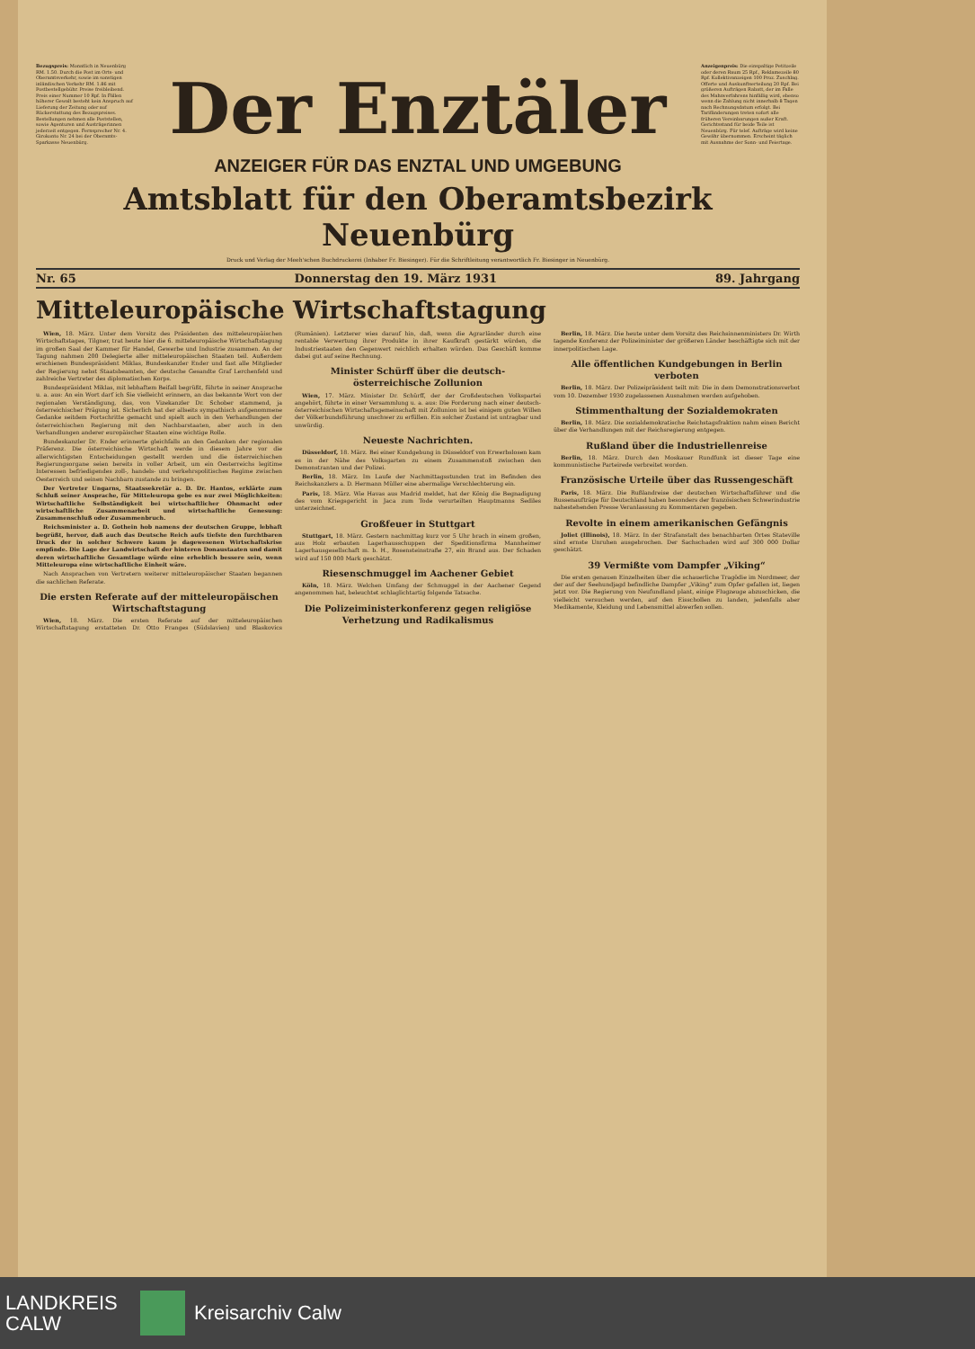Bezugspreis: Monatlich in Neuenbürg RM. 1.50. Durch die Post im Orts- und Oberamtsverkehr, sowie im sonstigen inländischen Verkehr RM. 1.86 mit Postbestellgebühr. Preise freibleibend. Preis einer Nummer 10 Rpf. In Fällen höherer Gewalt besteht kein Anspruch auf Lieferung der Zeitung oder auf Rückerstattung des Bezugspreises. Bestellungen nehmen alle Poststellen, sowie Agenturen und Austrägerinnen jederzeit entgegen. Fernsprecher Nr. 4. Girokonto Nr. 24 bei der Oberamts-Sparkasse Neuenbürg.
Der Enztäler
ANZEIGER FÜR DAS ENZTAL UND UMGEBUNG
Anzeigenpreis: Die einspaltige Petitzeile oder deren Raum 25 Rpf., Reklamezeile 80 Rpf. Kollektivanzeigen 100 Proz. Zuschlag. Offerte und Auskunftserteilung 20 Rpf. Bei größeren Aufträgen Rabatt, der im Falle des Mahnverfahrens hinfällig wird, ebenso wenn die Zahlung nicht innerhalb 8 Tagen nach Rechnungsdatum erfolgt. Bei Tarifänderungen treten sofort alle früheren Vereinbarungen außer Kraft. Gerichtsstand für beide Teile ist Neuenbürg. Für telef. Aufträge wird keine Gewähr übernommen. Erscheint täglich mit Ausnahme der Sonn- und Feiertage.
Amtsblatt für den Oberamtsbezirk Neuenbürg
Druck und Verlag der Meeh'schen Buchdruckerei (Inhaber Fr. Biesinger). Für die Schriftleitung verantwortlich Fr. Biesinger in Neuenbürg.
Nr. 65 Donnerstag den 19. März 1931 89. Jahrgang
Mitteleuropäische Wirtschaftstagung
Wien, 18. März. Unter dem Vorsitz des Präsidenten des mitteleuropäischen Wirtschaftstages, Tilgner, trat heute hier die 6. mitteleuropäische Wirtschaftstagung im großen Saal der Kammer für Handel, Gewerbe und Industrie zusammen. An der Tagung nahmen 200 Delegierte aller mitteleuropäischen Staaten teil. Außerdem erschienen Bundespräsident Miklas, Bundeskanzler Ender und fast alle Mitglieder der Regierung nebst Staatsbeamten, der deutsche Gesandte Graf Lerchenfeld und zahlreiche Vertreter des diplomatischen Korps.
Bundespräsident Miklas, mit lebhaftem Beifall begrüßt, führte in seiner Ansprache u. a. aus: An ein Wort darf ich Sie vielleicht erinnern, an das bekannte Wort von der regionalen Verständigung, das, von Vizekanzler Dr. Schober stammend, ja österreichischer Prägung ist. Sicherlich hat der allseits sympathisch aufgenommene Gedanke seitdem Fortschritte gemacht und spielt auch in den Verhandlungen der österreichischen Regierung mit den Nachbarstaaten, aber auch in den Verhandlungen anderer europäischer Staaten eine wichtige Rolle.
Bundeskanzler Dr. Ender erinnerte gleichfalls an den Gedanken der regionalen Präferenz. Die österreichische Wirtschaft werde in diesem Jahre vor die allerwichtigsten Entscheidungen gestellt werden und die österreichischen Regierungsorgane seien bereits in voller Arbeit, um ein Oesterreichs legitime Interessen befriedigendes zoll-, handels- und verkehrspolitisches Regime zwischen Oesterreich und seinen Nachbarn zustande zu bringen.
Der Vertreter Ungarns, Staatssekretär a. D. Dr. Hantos, erklärte zum Schluß seiner Ansprache, für Mitteleuropa gebe es nur zwei Möglichkeiten: Wirtschaftliche Selbständigkeit bei wirtschaftlicher Ohnmacht oder wirtschaftliche Zusammenarbeit und wirtschaftliche Genesung: Zusammenschluß oder Zusammenbruch.
Reichsminister a. D. Gothein hob namens der deutschen Gruppe, lebhaft begrüßt, hervor, daß auch das Deutsche Reich aufs tiefste den furchtbaren Druck der in solcher Schwere kaum je dagewesenen Wirtschaftskrise empfinde. Die Lage der Landwirtschaft der hinteren Donaustaaten und damit deren wirtschaftliche Gesamtlage würde eine erheblich bessere sein, wenn Mitteleuropa eine wirtschaftliche Einheit wäre.
Nach Ansprachen von Vertretern weiterer mitteleuropäischer Staaten begannen die sachlichen Referate.
Die ersten Referate auf der mitteleuropäischen Wirtschaftstagung
Wien, 18. März. Die ersten Referate auf der mitteleuropäischen Wirtschaftstagung erstatteten Dr. Otto Franges (Südslavien) und Blaskovics (Rumänien). Letzterer wies darauf hin, daß, wenn die Agrarländer durch eine rentable Verwertung ihrer Produkte in ihrer Kaufkraft gestärkt würden, die Industriestaaten den Gegenwert reichlich erhalten würden. Das Geschäft komme dabei gut auf seine Rechnung.
Minister Schürff über die deutsch-österreichische Zollunion
Wien, 17. März. Minister Dr. Schürff, der der Großdeutschen Volkspartei angehört, führte in einer Versammlung u. a. aus: Die Forderung nach einer deutsch-österreichischen Wirtschaftsgemeinschaft mit Zollunion ist bei einigem guten Willen der Völkerbundsführung unschwer zu erfüllen. Ein solcher Zustand ist untragbar und unwürdig.
Neueste Nachrichten.
Düsseldorf, 18. März. Bei einer Kundgebung in Düsseldorf von Erwerbslosen kam es in der Nähe des Volksgarten zu einem Zusammenstoß zwischen den Demonstranten und der Polizei.
Berlin, 18. März. Im Laufe der Nachmittagsstunden trat im Befinden des Reichskanzlers a. D. Hermann Müller eine abermalige Verschlechterung ein.
Paris, 18. März. Wie Havas aus Madrid meldet, hat der König die Begnadigung des vom Kriegsgericht in Jaca zum Tode verurteilten Hauptmanns Sediles unterzeichnet.
Großfeuer in Stuttgart
Stuttgart, 18. März. Gestern nachmittag kurz vor 5 Uhr brach in einem großen, aus Holz erbauten Lagerhausschuppen der Speditionsfirma Mannheimer Lagerhausgesellschaft m. b. H., Rosensteinstraße 27, ein Brand aus. Der Schaden wird auf 150 000 Mark geschätzt.
Riesenschmuggel im Aachener Gebiet
Köln, 18. März. Welchen Umfang der Schmuggel in der Aachener Gegend angenommen hat, beleuchtet schlaglichtartig folgende Tatsache.
Die Polizeiministerkonferenz gegen religiöse Verhetzung und Radikalismus
Berlin, 18. März. Die heute unter dem Vorsitz des Reichsinnenministers Dr. Wirth tagende Konferenz der Polizeiminister der größeren Länder beschäftigte sich mit der innerpolitischen Lage.
Alle öffentlichen Kundgebungen in Berlin verboten
Berlin, 18. März. Der Polizeipräsident teilt mit: Die in dem Demonstrationsverbot vom 10. Dezember 1930 zugelassenen Ausnahmen werden aufgehoben.
Stimmenthaltung der Sozialdemokraten
Berlin, 18. März. Die sozialdemokratische Reichstagsfraktion nahm einen Bericht über die Verhandlungen mit der Reichsregierung entgegen.
Rußland über die Industriellenreise
Berlin, 18. März. Durch den Moskauer Rundfunk ist dieser Tage eine kommunistische Parteirede verbreitet worden.
Französische Urteile über das Russengeschäft
Paris, 18. März. Die Rußlandreise der deutschen Wirtschaftsführer und die Russenaufträge für Deutschland haben besonders der französischen Schwerindustrie nahestehenden Presse Veranlassung zu Kommentaren gegeben.
Revolte in einem amerikanischen Gefängnis
Joliet (Illinois), 18. März. In der Strafanstalt des benachbarten Ortes Stateville sind ernste Unruhen ausgebrochen. Der Sachschaden wird auf 300 000 Dollar geschätzt.
39 Vermißte vom Dampfer „Viking“
Die ersten genauen Einzelheiten über die schauerliche Tragödie im Nordmeer, der der auf der Seehundjagd befindliche Dampfer „Viking“ zum Opfer gefallen ist, liegen jetzt vor. Die Regierung von Neufundland plant, einige Flugzeuge abzuschicken, die vielleicht versuchen werden, auf den Eisschollen zu landen, jedenfalls aber Medikamente, Kleidung und Lebensmittel abwerfen sollen.
LANDKREIS
CALW
Kreisarchiv Calw